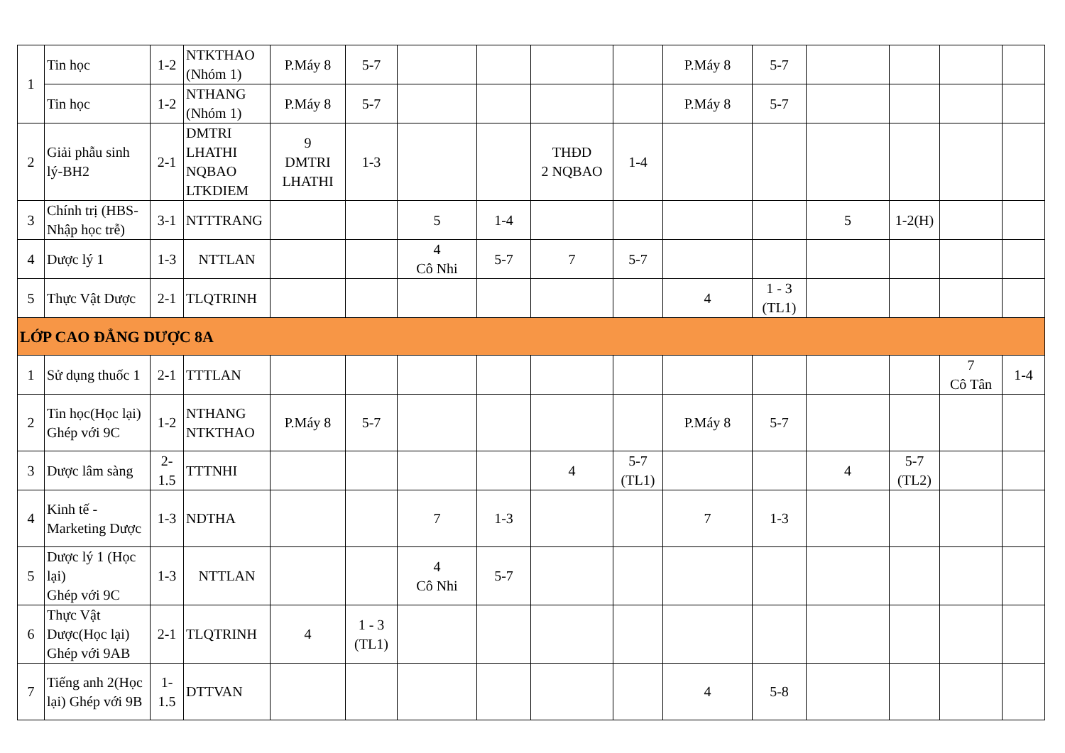| 1 | Tin học | 1-2 | NTKTHAO (Nhóm 1) | P.Máy 8 | 5-7 | | | | | P.Máy 8 | 5-7 | | | | |
| | Tin học | 1-2 | NTHANG (Nhóm 1) | P.Máy 8 | 5-7 | | | | | P.Máy 8 | 5-7 | | | | |
| 2 | Giải phẫu sinh lý-BH2 | 2-1 | DMTRI LHATHI NQBAO LTKDIEM | 9 DMTRI LHATHI | 1-3 | | | THĐD 2 NQBAO | 1-4 | | | | | | |
| 3 | Chính trị (HBS-Nhập học trễ) | 3-1 | NTTTRANG | | | 5 | 1-4 | | | | | 5 | 1-2(H) | | |
| 4 | Dược lý 1 | 1-3 | NTTLAN | | | 4 Cô Nhi | 5-7 | 7 | 5-7 | | | | | | |
| 5 | Thực Vật Dược | 2-1 | TLQTRINH | | | | | | | 4 | 1 - 3 (TL1) | | | | |
| LỚP CAO ĐẲNG DƯỢC 8A | | | | | | | | | | | | | | | |
| 1 | Sử dụng thuốc 1 | 2-1 | TTTLAN | | | | | | | | | | | 7 Cô Tân | 1-4 |
| 2 | Tin học(Học lại) Ghép với 9C | 1-2 | NTHANG NTKTHAO | P.Máy 8 | 5-7 | | | | | P.Máy 8 | 5-7 | | | | |
| 3 | Dược lâm sàng | 2-1.5 | TTTNHI | | | | | 4 | 5-7 (TL1) | | | 4 | 5-7 (TL2) | | |
| 4 | Kinh tế - Marketing Dược | 1-3 | NDTHA | | | 7 | 1-3 | | | 7 | 1-3 | | | | |
| 5 | Dược lý 1 (Học lại) Ghép với 9C | 1-3 | NTTLAN | | | 4 Cô Nhi | 5-7 | | | | | | | | |
| 6 | Thực Vật Dược(Học lại) Ghép với 9AB | 2-1 | TLQTRINH | 4 | 1 - 3 (TL1) | | | | | | | | | | |
| 7 | Tiếng anh 2(Học lại) Ghép với 9B | 1-1.5 | DTTVAN | | | | | | | 4 | 5-8 | | | | |